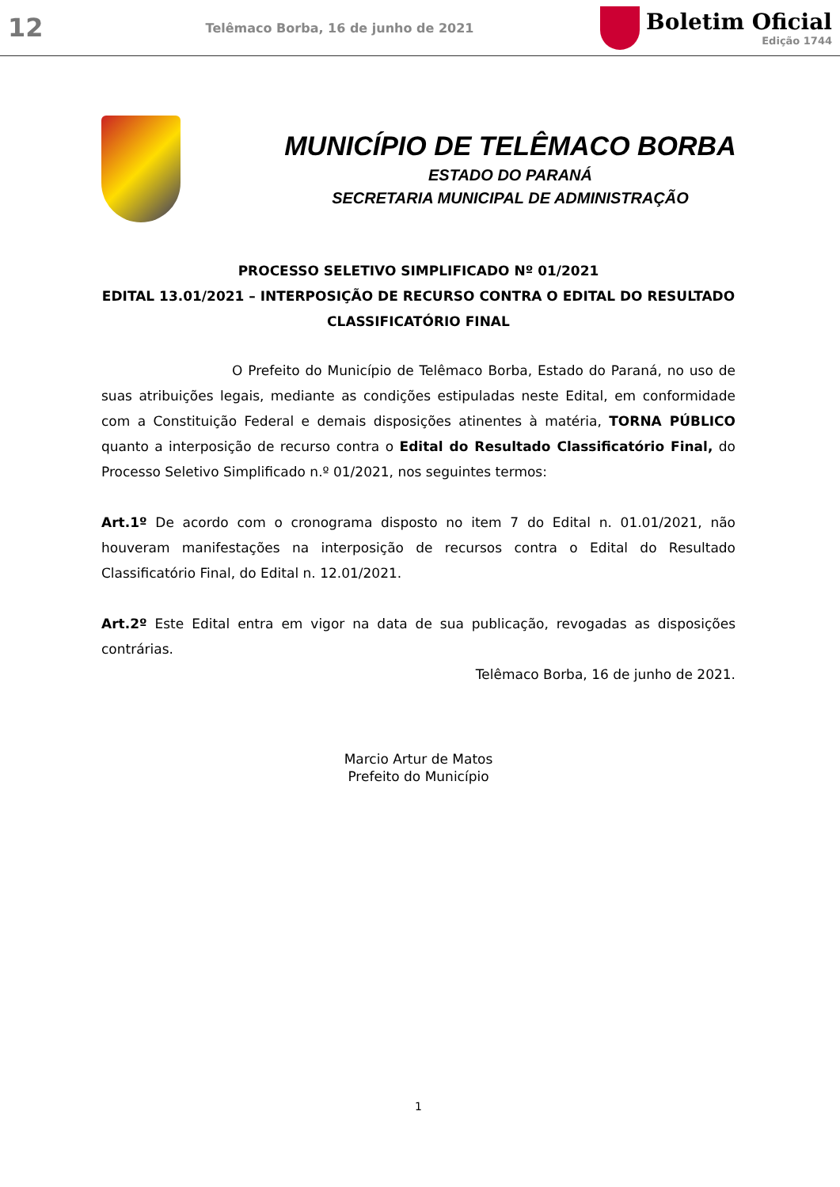12
Telêmaco Borba, 16 de junho de 2021
Boletim Oficial
Edição 1744
MUNICÍPIO DE TELÊMACO BORBA
ESTADO DO PARANÁ
SECRETARIA MUNICIPAL DE ADMINISTRAÇÃO
PROCESSO SELETIVO SIMPLIFICADO Nº 01/2021
EDITAL 13.01/2021 – INTERPOSIÇÃO DE RECURSO CONTRA O EDITAL DO RESULTADO CLASSIFICATÓRIO FINAL
O Prefeito do Município de Telêmaco Borba, Estado do Paraná, no uso de suas atribuições legais, mediante as condições estipuladas neste Edital, em conformidade com a Constituição Federal e demais disposições atinentes à matéria, TORNA PÚBLICO quanto a interposição de recurso contra o Edital do Resultado Classificatório Final, do Processo Seletivo Simplificado n.º 01/2021, nos seguintes termos:
Art.1º De acordo com o cronograma disposto no item 7 do Edital n. 01.01/2021, não houveram manifestações na interposição de recursos contra o Edital do Resultado Classificatório Final, do Edital n. 12.01/2021.
Art.2º Este Edital entra em vigor na data de sua publicação, revogadas as disposições contrárias.
Telêmaco Borba, 16 de junho de 2021.
Marcio Artur de Matos
Prefeito do Município
1